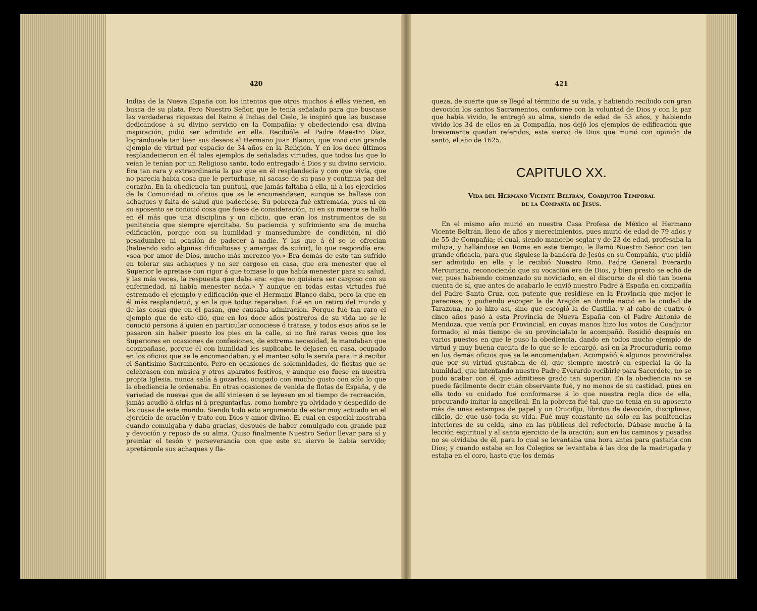420
Indias de la Nueva España con los intentos que otros muchos á ellas vienen, en busca de su plata. Pero Nuestro Señor, que le tenía señalado para que buscase las verdaderas riquezas del Reino é Indias del Cielo, le inspiró que las buscase dedicándose á su divino servicio en la Compañía; y obedeciendo esa divina inspiración, pidió ser admitido en ella. Recibióle el Padre Maestro Díaz, lográndosele tan bien sus deseos al Hermano Juan Blanco, que vivió con grande ejemplo de virtud por espacio de 34 años en la Religión. Y en los doce últimos resplandecieron en él tales ejemplos de señaladas virtudes, que todos los que lo veían le tenían por un Religioso santo, todo entregado á Dios y su divino servicio. Era tan rara y extraordinaria la paz que en él resplandecía y con que vivía, que no parecía había cosa que le perturbase, ni sacase de su paso y continua paz del corazón. En la obediencia tan puntual, que jamás faltaba á ella, ni á los ejercicios de la Comunidad ni oficios que se le encomendasen, aunque se hallase con achaques y falta de salud que padeciese. Su pobreza fué extremada, pues ni en su aposento se conoció cosa que fuese de consideración, ni en su muerte se halló en él más que una disciplina y un cilicio, que eran los instrumentos de su penitencia que siempre ejercitaba. Su paciencia y sufrimiento era de mucha edificación, porque con su humildad y mansedumbre de condición, ni dió pesadumbre ni ocasión de padecer á nadie. Y las que á él se le ofrecían (habiendo sido algunas dificultosas y amargas de sufrir), lo que respondía era: «sea por amor de Dios, mucho más merezco yo.» Era demás de esto tan sufrido en tolerar sus achaques y no ser cargoso en casa, que era menester que el Superior le apretase con rigor á que tomase lo que había menester para su salud, y las más veces, la respuesta que daba era: «que no quisiera ser cargoso con su enfermedad, ni había menester nada.» Y aunque en todas estas virtudes fué estremado el ejemplo y edificación que el Hermano Blanco daba, pero la que en él más resplandeció, y en la que todos reparaban, fué en un retiro del mundo y de las cosas que en él pasan, que causaba admiración. Porque fué tan raro el ejemplo que de esto dió, que en los doce años postreros de su vida no se le conoció persona á quien en particular conociese ó tratase, y todos esos años se le pasaron sin haber puesto los pies en la calle, si no fué raras veces que los Superiores en ocasiones de confesiones, de extrema necesidad, le mandaban que acompañase, porque él con humildad les suplicaba le dejasen en casa, ocupado en los oficios que se le encomendaban, y el manteo sólo le servía para ir á recibir el Santísimo Sacramento. Pero en ocasiones de solemnidades, de fiestas que se celebrasen con música y otros aparatos festivos, y aunque eso fuese en nuestra propia Iglesia, nunca salía á gozarlas, ocupado con mucho gusto con sólo lo que la obediencia le ordenaba. En otras ocasiones de venida de flotas de España, y de variedad de nuevas que de allí viniesen ó se leyesen en el tiempo de recreación, jamás acudió á oirlas ni á preguntarlas, como hombre ya olvidado y despedido de las cosas de este mundo. Siendo todo esto argumento de estar muy actuado en el ejercicio de oración y trato con Dios y amor divino. El cual en especial mostraba cuando comulgaba y daba gracias, después de haber comulgado con grande paz y devoción y reposo de su alma. Quiso finalmente Nuestro Señor llevar para sí y premiar el tesón y perseverancia con que este su siervo le había servido; apretáronle sus achaques y fla-
421
queza, de suerte que se llegó al término de su vida, y habiendo recibido con gran devoción los santos Sacramentos, conforme con la voluntad de Dios y con la paz que había vivido, le entregó su alma, siendo de edad de 53 años, y habiendo vivido los 34 de ellos en la Compañía, nos dejó los ejemplos de edificación que brevemente quedan referidos, este siervo de Dios que murió con opinión de santo, el año de 1625.
CAPITULO XX.
Vida del Hermano Vicente Beltrán, Coadjutor Temporal
de la Compañía de Jesús.
En el mismo año murió en nuestra Casa Profesa de México el Hermano Vicente Beltrán, lleno de años y merecimientos, pues murió de edad de 79 años y de 55 de Compañía; el cual, siendo mancebo seglar y de 23 de edad, profesaba la milicia, y hallándose en Roma en este tiempo, le llamó Nuestro Señor con tan grande eficacia, para que siguiese la bandera de Jesús en su Compañía, que pidió ser admitido en ella y le recibió Nuestro Rmo. Padre General Everardo Mercuriano, reconociendo que su vocación era de Dios, y bien presto se echó de ver, pues habiendo comenzado su noviciado, en el discurso de él dió tan buena cuenta de sí, que antes de acabarlo le envió nuestro Padre á España en compañía del Padre Santa Cruz, con patente que residiese en la Provincia que mejor le pareciese; y pudiendo escoger la de Aragón en donde nació en la ciudad de Tarazona, no lo hizo así, sino que escogió la de Castilla, y al cabo de cuatro ó cinco años pasó á esta Provincia de Nueva España con el Padre Antonio de Mendoza, que venía por Provincial, en cuyas manos hizo los votos de Coadjutor formado; el más tiempo de su provincialato le acompañó. Residió después en varios puestos en que le puso la obediencia, dando en todos mucho ejemplo de virtud y muy buena cuenta de lo que se le encargó, así en la Procuraduría como en los demás oficios que se le encomendaban. Acompañó á algunos provinciales que por su virtud gustaban de él, que siempre mostró en especial la de la humildad, que intentando nuestro Padre Everardo recibirle para Sacerdote, no se pudo acabar con él que admitiese grado tan superior. En la obediencia no se puede fácilmente decir cuán observante fué, y no menos de su castidad, pues en ella todo su cuidado fué conformarse á lo que nuestra regla dice de ella, procurando imitar la angelical. En la pobreza fué tal, que no tenía en su aposento más de unas estampas de papel y un Crucifijo, libritos de devoción, disciplinas, cilicio, de que usó toda su vida. Fué muy constante no sólo en las penitencias interiores de su celda, sino en las públicas del refectorio. Dábase mucho á la lección espiritual y al santo ejercicio de la oración; aun en los caminos y posadas no se olvidaba de él, para lo cual se levantaba una hora antes para gastarla con Dios; y cuando estaba en los Colegios se levantaba á las dos de la madrugada y estaba en el coro, hasta que los demás